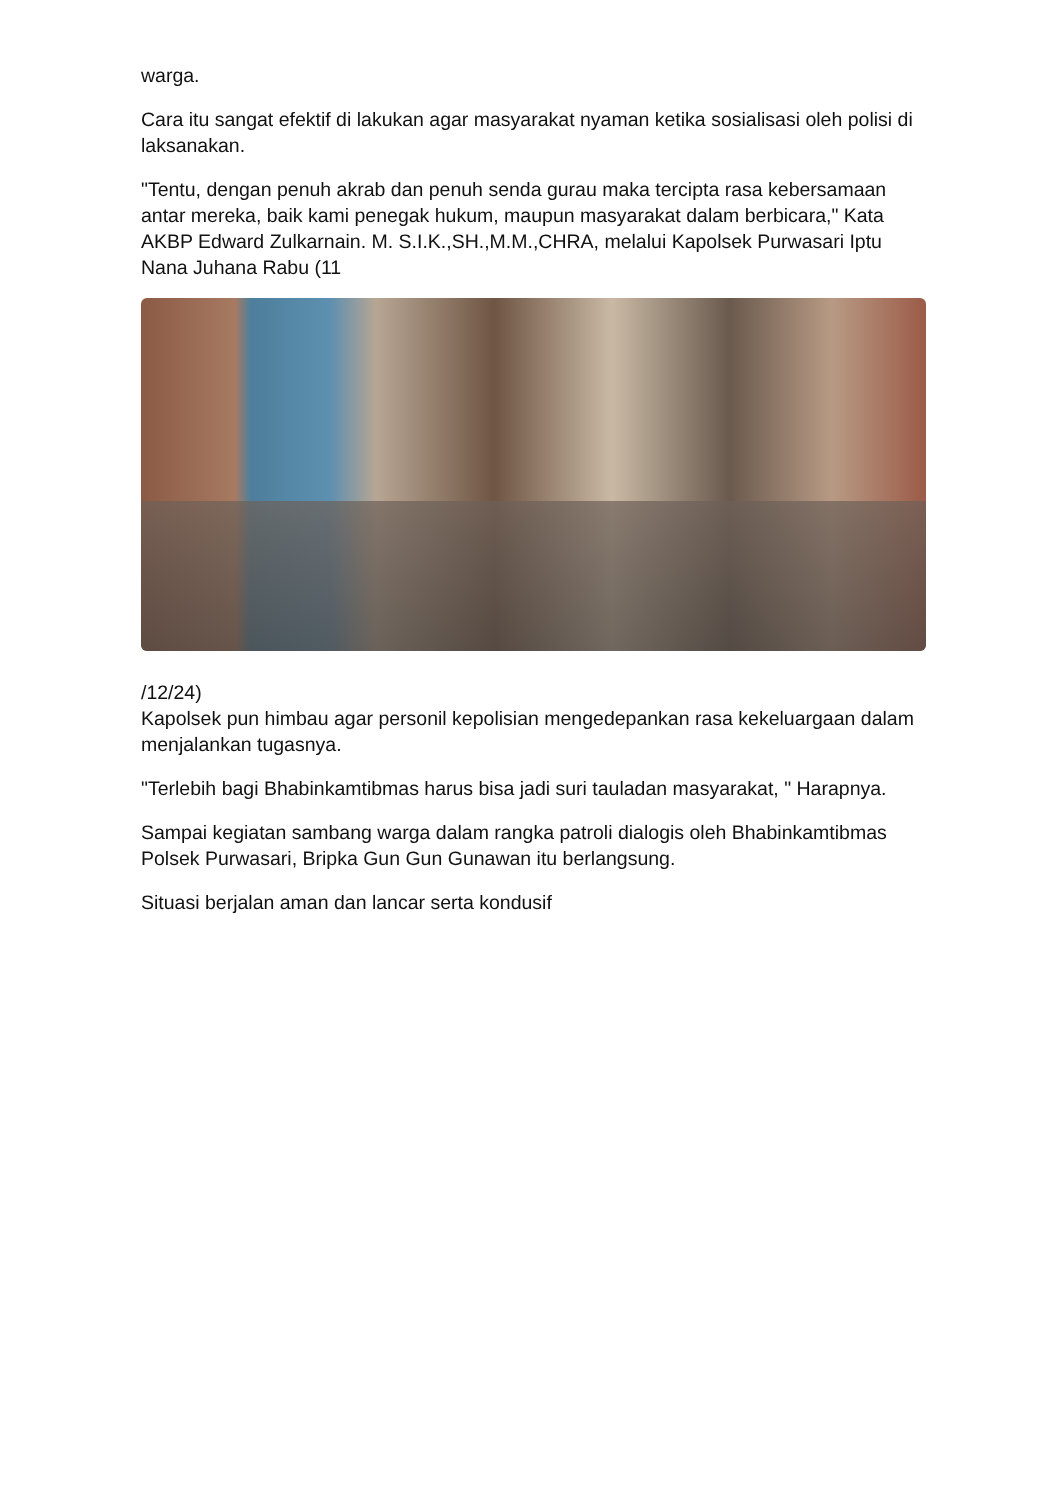warga.
Cara itu sangat efektif di lakukan agar masyarakat nyaman ketika sosialisasi oleh polisi di laksanakan.
"Tentu, dengan penuh akrab dan penuh senda gurau maka tercipta rasa kebersamaan antar mereka, baik kami penegak hukum, maupun masyarakat dalam berbicara," Kata AKBP Edward Zulkarnain. M. S.I.K.,SH.,M.M.,CHRA, melalui Kapolsek Purwasari Iptu Nana Juhana Rabu (11
/12/24)
Kapolsek pun himbau agar personil kepolisian mengedepankan rasa kekeluargaan dalam menjalankan tugasnya.
"Terlebih bagi Bhabinkamtibmas harus bisa jadi suri tauladan masyarakat, " Harapnya.
Sampai kegiatan sambang warga dalam rangka patroli dialogis oleh Bhabinkamtibmas Polsek Purwasari, Bripka Gun Gun Gunawan itu berlangsung.
Situasi berjalan aman dan lancar serta kondusif